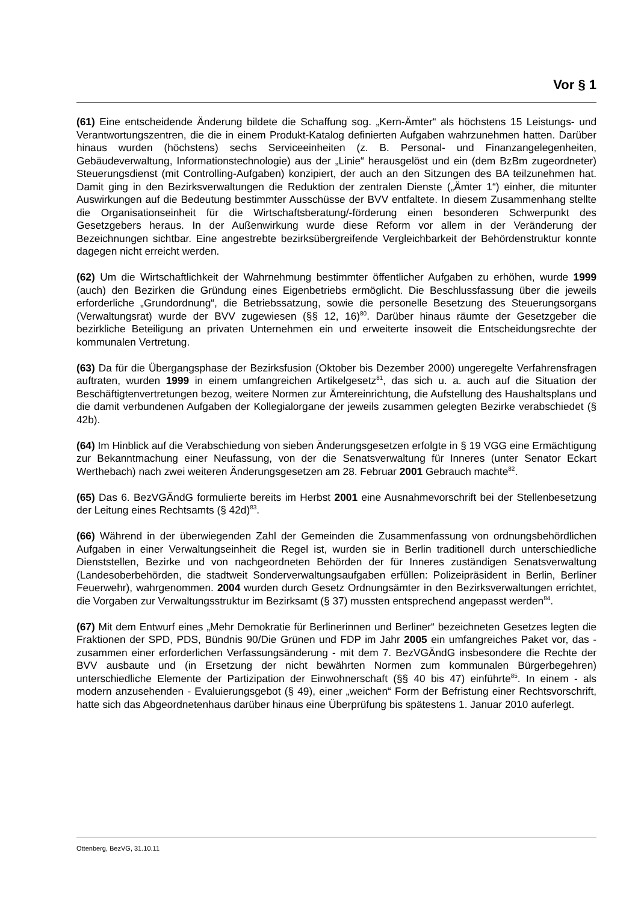Vor § 1
(61) Eine entscheidende Änderung bildete die Schaffung sog. „Kern-Ämter“ als höchstens 15 Leistungs- und Verantwortungszentren, die die in einem Produkt-Katalog definierten Aufgaben wahrzunehmen hatten. Darüber hinaus wurden (höchstens) sechs Serviceeinheiten (z. B. Personal- und Finanzangelegenheiten, Gebäudeverwaltung, Informationstechnologie) aus der „Linie“ herausgelöst und ein (dem BzBm zugeordneter) Steuerungsdienst (mit Controlling-Aufgaben) konzipiert, der auch an den Sitzungen des BA teilzunehmen hat. Damit ging in den Bezirksverwaltungen die Reduktion der zentralen Dienste („Ämter 1“) einher, die mitunter Auswirkungen auf die Bedeutung bestimmter Ausschüsse der BVV entfaltete. In diesem Zusammenhang stellte die Organisationseinheit für die Wirtschaftsberatung/-förderung einen besonderen Schwerpunkt des Gesetzgebers heraus. In der Außenwirkung wurde diese Reform vor allem in der Veränderung der Bezeichnungen sichtbar. Eine angestrebte bezirksübergreifende Vergleichbarkeit der Behördenstruktur konnte dagegen nicht erreicht werden.
(62) Um die Wirtschaftlichkeit der Wahrnehmung bestimmter öffentlicher Aufgaben zu erhöhen, wurde 1999 (auch) den Bezirken die Gründung eines Eigenbetriebs ermöglicht. Die Beschlussfassung über die jeweils erforderliche „Grundordnung“, die Betriebssatzung, sowie die personelle Besetzung des Steuerungsorgans (Verwaltungsrat) wurde der BVV zugewiesen (§§ 12, 16)<sup>80</sup>. Darüber hinaus räumte der Gesetzgeber die bezirkliche Beteiligung an privaten Unternehmen ein und erweiterte insoweit die Entscheidungsrechte der kommunalen Vertretung.
(63) Da für die Übergangsphase der Bezirksfusion (Oktober bis Dezember 2000) ungeregelte Verfahrensfragen auftraten, wurden 1999 in einem umfangreichen Artikelgesetz<sup>81</sup>, das sich u. a. auch auf die Situation der Beschäftigtenvertretungen bezog, weitere Normen zur Ämtereinrichtung, die Aufstellung des Haushaltsplans und die damit verbundenen Aufgaben der Kollegialorgane der jeweils zusammen gelegten Bezirke verabschiedet (§ 42b).
(64) Im Hinblick auf die Verabschiedung von sieben Änderungsgesetzen erfolgte in § 19 VGG eine Ermächtigung zur Bekanntmachung einer Neufassung, von der die Senatsverwaltung für Inneres (unter Senator Eckart Werthebach) nach zwei weiteren Änderungsgesetzen am 28. Februar 2001 Gebrauch machte<sup>82</sup>.
(65) Das 6. BezVGÄndG formulierte bereits im Herbst 2001 eine Ausnahmevorschrift bei der Stellenbesetzung der Leitung eines Rechtsamts (§ 42d)<sup>83</sup>.
(66) Während in der überwiegenden Zahl der Gemeinden die Zusammenfassung von ordnungsbehördlichen Aufgaben in einer Verwaltungseinheit die Regel ist, wurden sie in Berlin traditionell durch unterschiedliche Dienststellen, Bezirke und von nachgeordneten Behörden der für Inneres zuständigen Senatsverwaltung (Landesoberbehörden, die stadtweit Sonderverwaltungsaufgaben erfüllen: Polizeipräsident in Berlin, Berliner Feuerwehr), wahrgenommen. 2004 wurden durch Gesetz Ordnungsämter in den Bezirksverwaltungen errichtet, die Vorgaben zur Verwaltungsstruktur im Bezirksamt (§ 37) mussten entsprechend angepasst werden<sup>84</sup>.
(67) Mit dem Entwurf eines „Mehr Demokratie für Berlinerinnen und Berliner“ bezeichneten Gesetzes legten die Fraktionen der SPD, PDS, Bündnis 90/Die Grünen und FDP im Jahr 2005 ein umfangreiches Paket vor, das - zusammen einer erforderlichen Verfassungsänderung - mit dem 7. BezVGÄndG insbesondere die Rechte der BVV ausbaute und (in Ersetzung der nicht bewährten Normen zum kommunalen Bürgerbegehren) unterschiedliche Elemente der Partizipation der Einwohnerschaft (§§ 40 bis 47) einführte<sup>85</sup>. In einem - als modern anzusehenden - Evaluierungsgebot (§ 49), einer „weichen“ Form der Befristung einer Rechtsvorschrift, hatte sich das Abgeordnetenhaus darüber hinaus eine Überprüfung bis spätestens 1. Januar 2010 auferlegt.
Ottenberg, BezVG, 31.10.11